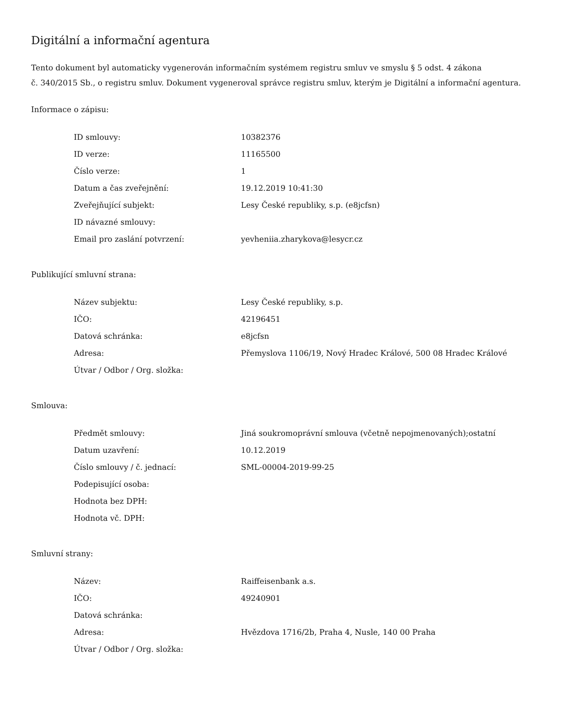Digitální a informační agentura
Tento dokument byl automaticky vygenerován informačním systémem registru smluv ve smyslu § 5 odst. 4 zákona
č. 340/2015 Sb., o registru smluv. Dokument vygeneroval správce registru smluv, kterým je Digitální a informační agentura.
Informace o zápisu:
| ID smlouvy: | 10382376 |
| ID verze: | 11165500 |
| Číslo verze: | 1 |
| Datum a čas zveřejnění: | 19.12.2019 10:41:30 |
| Zveřejňující subjekt: | Lesy České republiky, s.p. (e8jcfsn) |
| ID návazné smlouvy: | |
| Email pro zaslání potvrzení: | yevheniia.zharykova@lesycr.cz |
Publikující smluvní strana:
| Název subjektu: | Lesy České republiky, s.p. |
| IČO: | 42196451 |
| Datová schránka: | e8jcfsn |
| Adresa: | Přemyslova 1106/19, Nový Hradec Králové, 500 08 Hradec Králové |
| Útvar / Odbor / Org. složka: | |
Smlouva:
| Předmět smlouvy: | Jiná soukromoprávní smlouva (včetně nepojmenovaných);ostatní |
| Datum uzavření: | 10.12.2019 |
| Číslo smlouvy / č. jednací: | SML-00004-2019-99-25 |
| Podepisující osoba: | |
| Hodnota bez DPH: | |
| Hodnota vč. DPH: | |
Smluvní strany:
| Název: | Raiffeisenbank a.s. |
| IČO: | 49240901 |
| Datová schránka: | |
| Adresa: | Hvězdova 1716/2b, Praha 4, Nusle, 140 00 Praha |
| Útvar / Odbor / Org. složka: | |